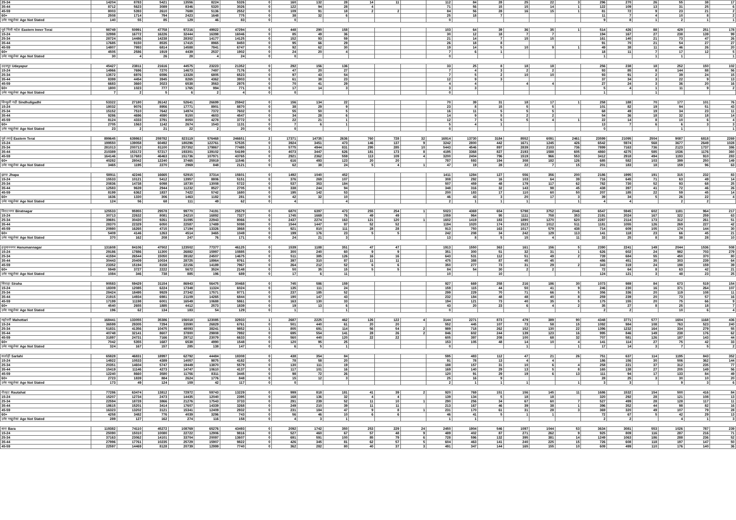| 25-34 | 14204 | 8783 | 5421 | 13556 | 8224 | 5326 | 0 | 160 | 132 | 28 | 14 | 11 | | 112 | 84 | 28 | 25 | 22 | 3 | 296 | 270 | 26 | 55 | 38 | 17 |
| 35-44 | 8712 | 5623 | 3089 | 8346 | 5320 | 3026 | 0 | 122 | 94 | 28 | 4 | | | 71 | 56 | 15 | 15 | 14 | 1 | 122 | 109 | 13 | 31 | 25 | 6 |
| 45-59 | 8003 | 5393 | 2610 | 7688 | 5136 | 2552 | 0 | 109 | 91 | 18 | 2 | 2 | | 84 | 56 | 28 | 16 | 15 | 1 | 81 | 72 | 9 | 23 | 21 | 2 |
| 60+ | 2508 | 1714 | 794 | 2423 | 1648 | 775 | 0 | 38 | 32 | 6 | | | | 25 | 18 | 7 | | | | 11 | 7 | 4 | 10 | 8 | 2 |
| उमेर नखुलेका Age Not Stated | 140 | 55 | 85 | 129 | 46 | 83 | 0 | 0 | | | | | | 0 | | | | | | 9 | 8 | 1 | 2 | 1 | 1 |
| पूर्व भित्री मदेश Eastern Inner Terai | 98749 | 50991 | 47758 | 97216 | 49922 | 47294 | 0 | 448 | 290 | 158 | | | | 103 | 64 | 39 | 36 | 35 | 1 | 514 | 426 | 88 | 429 | 251 | 178 |
| 15-24 | 32998 | 16772 | 16226 | 32444 | 16398 | 16046 | 0 | 85 | 49 | 36 | | | | 30 | 12 | 18 | 7 | 7 | | 194 | 167 | 27 | 238 | 139 | 99 |
| 25-34 | 28724 | 14486 | 14238 | 28302 | 14177 | 14125 | 0 | 152 | 93 | 59 | | | | 21 | 14 | 7 | 15 | 15 | | 161 | 140 | 21 | 73 | 47 | 26 |
| 35-44 | 17685 | 9150 | 8535 | 17415 | 8965 | 8450 | 0 | 95 | 66 | 29 | | | | 26 | 18 | 8 | | | | 91 | 70 | 21 | 54 | 27 | 27 |
| 45-59 | 14807 | 7993 | 6814 | 14588 | 7841 | 6747 | 0 | 92 | 62 | 30 | | | | 19 | 14 | 5 | 10 | 9 | 1 | 49 | 38 | 11 | 46 | 26 | 20 |
| 60+ | 4505 | 2586 | 1919 | 4439 | 2537 | 1902 | 0 | 24 | 20 | 4 | | | | 7 | 6 | 1 | | | | 18 | 11 | 7 | 17 | 12 | 5 |
| उमेर नखुलेका Age Not Stated | 30 | 4 | 26 | 28 | 4 | 24 | 0 | 0 | | | | | | 0 | | | | | | 1 | | 1 | 1 | | 1 |
| उदयपुर Udayapur | 45427 | 23811 | 21616 | 44575 | 23223 | 21352 | 0 | 292 | 156 | 136 | | | | 33 | 25 | 8 | 18 | 18 | | 256 | 238 | 18 | 252 | 150 | 102 |
| 15-24 | 14966 | 7696 | 7270 | 14673 | 7497 | 7176 | 0 | 47 | 20 | 27 | | | | 7 | 4 | 3 | 2 | 2 | | 93 | 85 | 8 | 144 | 88 | 56 |
| 25-34 | 13572 | 6976 | 6596 | 13328 | 6805 | 6523 | 0 | 97 | 43 | 54 | | | | 7 | 5 | 2 | 10 | 10 | | 93 | 91 | 2 | 39 | 24 | 15 |
| 35-44 | 8399 | 4454 | 3945 | 8265 | 4362 | 3903 | 0 | 61 | 38 | 23 | | | | 12 | 9 | 3 | | | | 37 | 34 | 3 | 22 | 9 | 13 |
| 45-59 | 6683 | 3660 | 3023 | 6538 | 3563 | 2975 | 0 | 70 | 41 | 29 | | | | 4 | 4 | | 4 | 4 | | 27 | 24 | 3 | 36 | 20 | 16 |
| 60+ | 1800 | 1023 | 777 | 1765 | 994 | 771 | 0 | 17 | 14 | 3 | | | | 3 | 3 | | | | | 5 | 4 | 1 | 11 | 9 | 2 |
| उमेर नखुलेका Age Not Stated | 7 | 2 | 5 | 6 | 2 | 4 | 0 | 0 | | | | | | 0 | | | | | | 1 | | 1 | | | |
| सिन्धुली गढी Sindhuligadhi | 53322 | 27180 | 26142 | 52641 | 26699 | 25942 | 0 | 156 | 134 | 22 | | | | 70 | 39 | 31 | 18 | 17 | 1 | 258 | 188 | 70 | 177 | 101 | 76 |
| 15-24 | 18032 | 9076 | 8956 | 17771 | 8901 | 8870 | 0 | 38 | 29 | 9 | | | | 23 | 8 | 15 | 5 | 5 | | 101 | 82 | 19 | 94 | 51 | 43 |
| 25-34 | 15152 | 7510 | 7642 | 14974 | 7372 | 7602 | 0 | 55 | 50 | 5 | | | | 16 | 11 | 5 | 5 | 5 | | 68 | 49 | 19 | 34 | 23 | 11 |
| 35-44 | 9286 | 4696 | 4590 | 9150 | 4603 | 4547 | 0 | 34 | 28 | 6 | | | | 14 | 9 | 5 | 2 | 2 | | 54 | 36 | 18 | 32 | 18 | 14 |
| 45-59 | 8124 | 4333 | 3791 | 8050 | 4278 | 3772 | 0 | 22 | 21 | 1 | | | | 12 | 7 | 5 | 5 | 4 | 1 | 22 | 14 | 8 | 10 | 6 | 4 |
| 60+ | 2705 | 1563 | 1142 | 2674 | 1543 | 1131 | 0 | 7 | 6 | 1 | | | | 5 | 4 | 1 | | | | 13 | 7 | 6 | 6 | 3 | 3 |
| उमेर नखुलेका Age Not Stated | 23 | 2 | 21 | 22 | 2 | 20 | 0 | 0 | | | | | | 0 | | | | | | 0 | | | 1 | | 1 |
| पूर्व तराई Eastern Terai | 899645 | 639863 | 259782 | 823119 | 576468 | 246651 | 2 | 17371 | 14735 | 2636 | 760 | 728 | 32 | 16914 | 13730 | 3184 | 8552 | 6091 | 2461 | 23599 | 21095 | 2504 | 9087 | 6818 | 2269 |
| 15-24 | 199550 | 139058 | 60492 | 180296 | 122761 | 57535 | 0 | 3924 | 3451 | 473 | 146 | 137 | 9 | 3242 | 2800 | 442 | 1671 | 1245 | 426 | 6542 | 5974 | 568 | 3677 | 2649 | 1028 |
| 25-34 | 281013 | 200713 | 81100 | 257352 | 179867 | 77485 | 1 | 5775 | 4944 | 831 | 295 | 285 | 10 | 5443 | 4546 | 897 | 2839 | 2103 | 736 | 7899 | 7163 | 736 | 2123 | 1737 | 386 |
| 35-44 | 210389 | 153172 | 57217 | 193301 | 139102 | 54199 | 0 | 4073 | 3447 | 626 | 181 | 173 | 8 | 4195 | 3368 | 827 | 2193 | 1588 | 605 | 4860 | 4275 | 585 | 1536 | 1176 | 360 |
| 45-59 | 164146 | 117683 | 46463 | 151736 | 107971 | 43765 | 0 | 2921 | 2362 | 559 | 113 | 109 | 4 | 3200 | 2404 | 796 | 1519 | 966 | 553 | 3412 | 2918 | 494 | 1193 | 910 | 283 |
| 60+ | 40282 | 28042 | 12240 | 37465 | 25919 | 11546 | 0 | 616 | 493 | 123 | 20 | 20 | | 787 | 593 | 194 | 308 | 182 | 126 | 685 | 582 | 103 | 399 | 250 | 149 |
| उमेर नखुलेका Age Not Stated | 3465 | 1195 | 2270 | 2969 | 848 | 2121 | 0 | 62 | 38 | 24 | 5 | 4 | 1 | 47 | 19 | 28 | 22 | 7 | 15 | 201 | 183 | 18 | 159 | 96 | 63 |
| झापा Jhapa | 58911 | 42246 | 16665 | 52915 | 37314 | 15601 | 0 | 1492 | 1040 | 452 | | | | 1411 | 1284 | 127 | 556 | 356 | 200 | 2186 | 1995 | 191 | 315 | 232 | 83 |
| 15-24 | 15533 | 10121 | 5412 | 13957 | 8806 | 5151 | 0 | 376 | 269 | 107 | | | | 308 | 292 | 16 | 103 | 64 | 39 | 716 | 645 | 71 | 63 | 49 | 14 |
| 25-34 | 20836 | 14738 | 6098 | 18730 | 13008 | 5722 | 0 | 537 | 353 | 184 | | | | 507 | 459 | 48 | 179 | 117 | 62 | 782 | 730 | 52 | 93 | 68 | 25 |
| 35-44 | 12583 | 9639 | 2944 | 11232 | 8527 | 2705 | 0 | 338 | 244 | 94 | | | | 348 | 316 | 32 | 143 | 98 | 45 | 438 | 397 | 41 | 72 | 46 | 26 |
| 45-59 | 8199 | 6362 | 1837 | 7422 | 5742 | 1680 | 0 | 195 | 142 | 53 | | | | 200 | 183 | 17 | 110 | 60 | 50 | 207 | 185 | 22 | 59 | 45 | 14 |
| 60+ | 1636 | 1330 | 306 | 1463 | 1182 | 281 | 0 | 42 | 32 | 10 | | | | 46 | 43 | 3 | 20 | 17 | 3 | 39 | 34 | 5 | 26 | 22 | 4 |
| उमेर नखुलेका Age Not Stated | 124 | 56 | 68 | 111 | 49 | 62 | 0 | 4 | | 4 | | | | 2 | 1 | 1 | 1 | | 1 | 4 | 4 | | 2 | 2 | |
| विराटनगर Biratnagar | 125533 | 95955 | 29578 | 99770 | 74191 | 25579 | 0 | 6870 | 6397 | 473 | 255 | 254 | 1 | 5023 | 4369 | 654 | 5798 | 3752 | 2046 | 6547 | 5945 | 602 | 1181 | 964 | 217 |
| 15-24 | 30713 | 22632 | 8081 | 24210 | 16892 | 7327 | 0 | 1745 | 1669 | 76 | 49 | 49 | | 1059 | 964 | 95 | 1111 | 758 | 353 | 2191 | 2024 | 167 | 322 | 259 | 63 |
| 25-34 | 39691 | 30430 | 9261 | 31095 | 22943 | 8066 | 0 | 2437 | 2274 | 163 | 121 | 120 | 1 | 1602 | 1419 | 183 | 1890 | 1270 | 620 | 2287 | 2114 | 173 | 312 | 261 | 51 |
| 35-44 | 28370 | 22329 | 6050 | 22587 | 17489 | 5098 | 0 | 1544 | 1447 | 97 | 52 | 52 | | 1194 | 1020 | 174 | 1523 | 1012 | 511 | 1181 | 1055 | 126 | 269 | 227 | 42 |
| 45-59 | 20980 | 16265 | 4715 | 17194 | 13326 | 3868 | 0 | 921 | 810 | 111 | 28 | 28 | | 913 | 750 | 163 | 1017 | 579 | 438 | 714 | 609 | 105 | 174 | 144 | 30 |
| 60+ | 5409 | 4146 | 1263 | 4514 | 3465 | 1049 | 0 | 199 | 176 | 23 | 5 | 5 | | 242 | 208 | 34 | 242 | 129 | 113 | 141 | 118 | 23 | 66 | 45 | 21 |
| उमेर नखुलेका Age Not Stated | 370 | 162 | 208 | 247 | 76 | 171 | 0 | 24 | 21 | 3 | | | | 13 | 8 | 5 | 15 | 4 | 11 | 33 | 25 | 8 | 38 | 28 | 10 |
| हनुमाननगर Hanumannagar | 131608 | 84106 | 47502 | 123502 | 77377 | 46125 | 0 | 1539 | 1188 | 351 | 47 | 47 | | 1913 | 1550 | 363 | 161 | 156 | 5 | 2390 | 2241 | 149 | 2044 | 1536 | 508 |
| 15-24 | 29186 | 17886 | 11300 | 26882 | 15997 | 10885 | 0 | 300 | 240 | 60 | 9 | 9 | | 351 | 300 | 51 | 32 | 31 | 1 | 626 | 602 | 24 | 982 | 703 | 279 |
| 25-34 | 41594 | 26544 | 15050 | 39182 | 24507 | 14675 | 0 | 511 | 385 | 126 | 16 | 16 | | 643 | 531 | 112 | 51 | 49 | 2 | 739 | 684 | 55 | 450 | 370 | 80 |
| 35-44 | 30443 | 20409 | 10034 | 28725 | 18964 | 9761 | 0 | 397 | 310 | 87 | 11 | 11 | | 475 | 388 | 87 | 45 | 45 | | 486 | 451 | 35 | 303 | 239 | 64 |
| 45-59 | 23352 | 15194 | 8158 | 22156 | 14189 | 7967 | 0 | 264 | 212 | 52 | 6 | 6 | | 350 | 277 | 73 | 31 | 29 | 2 | 343 | 319 | 24 | 198 | 159 | 39 |
| 60+ | 5949 | 3727 | 2222 | 5672 | 3524 | 2148 | 0 | 50 | 35 | 15 | 5 | 5 | | 84 | 54 | 30 | 2 | 2 | | 72 | 64 | 8 | 63 | 42 | 21 |
| उमेर नखुलेका Age Not Stated | 1084 | 346 | 738 | 885 | 196 | 689 | 0 | 17 | 6 | 11 | | | | 10 | | 10 | | | | 124 | 121 | 3 | 48 | 23 | 25 |
| सिराहा Siraha | 90583 | 59429 | 31154 | 86943 | 56475 | 30468 | 0 | 745 | 586 | 159 | | | | 927 | 669 | 258 | 216 | 186 | 30 | 1073 | 989 | 84 | 673 | 519 | 154 |
| 15-24 | 18309 | 12085 | 6224 | 17348 | 11324 | 6024 | 0 | 135 | 111 | 24 | | | | 159 | 115 | 44 | 50 | 41 | 9 | 246 | 230 | 16 | 371 | 264 | 107 |
| 25-34 | 28424 | 18495 | 9929 | 27342 | 17571 | 9771 | 0 | 237 | 185 | 52 | | | | 299 | 229 | 70 | 71 | 66 | 5 | 356 | 336 | 20 | 119 | 108 | 11 |
| 35-44 | 21915 | 14934 | 6981 | 21109 | 14265 | 6844 | 0 | 190 | 147 | 43 | | | | 232 | 184 | 48 | 48 | 40 | 8 | 259 | 239 | 20 | 73 | 57 | 16 |
| 45-59 | 17199 | 11198 | 6001 | 16549 | 10688 | 5861 | 0 | 163 | 130 | 33 | | | | 194 | 121 | 73 | 40 | 35 | 5 | 175 | 155 | 20 | 75 | 66 | 9 |
| 60+ | 4540 | 2655 | 1885 | 4412 | 2573 | 1839 | 0 | 19 | 13 | 6 | | | | 43 | 20 | 23 | 6 | 4 | 2 | 35 | 27 | 8 | 25 | 18 | 7 |
| उमेर नखुलेका Age Not Stated | 196 | 62 | 134 | 183 | 54 | 129 | 0 | 1 | | 1 | | | | 0 | | | | | | 2 | 2 | | 10 | 6 | 4 |
| महोत्तरी Mahottari | 168441 | 133055 | 35386 | 156018 | 123085 | 32933 | 1 | 2687 | 2225 | 462 | 126 | 122 | 4 | 3144 | 2271 | 873 | 479 | 389 | 90 | 4348 | 3771 | 577 | 1604 | 1168 | 436 |
| 15-24 | 36599 | 29305 | 7294 | 33590 | 26829 | 6761 | 0 | 501 | 440 | 61 | 20 | 20 | | 552 | 445 | 107 | 73 | 58 | 15 | 1092 | 984 | 108 | 763 | 523 | 240 |
| 25-34 | 51831 | 41356 | 10475 | 48093 | 38241 | 9852 | 1 | 805 | 691 | 114 | 56 | 54 | 2 | 989 | 718 | 262 | 152 | 130 | 22 | 1396 | 1232 | 164 | 334 | 279 | 55 |
| 35-44 | 40748 | 32141 | 8607 | 37800 | 29808 | 7992 | 0 | 695 | 554 | 141 | 28 | 26 | 2 | 846 | 602 | 244 | 139 | 123 | 16 | 995 | 846 | 149 | 238 | 176 | 62 |
| 45-59 | 31897 | 24731 | 7166 | 29712 | 23079 | 6633 | 0 | 560 | 440 | 120 | 22 | 22 | | 605 | 397 | 208 | 100 | 68 | 32 | 707 | 581 | 126 | 187 | 143 | 44 |
| 60+ | 7042 | 5355 | 1687 | 6538 | 4990 | 1548 | 0 | 120 | 95 | 25 | | | | 153 | 105 | 48 | 14 | 10 | 4 | 141 | 114 | 27 | 75 | 42 | 33 |
| उमेर नखुलेका Age Not Stated | 324 | 167 | 157 | 285 | 138 | 147 | 0 | 6 | 5 | 1 | | | | 0 | | | 1 | | 1 | 17 | 14 | 3 | 7 | 5 | 2 |
| सर्लाही Sarlahi | 65828 | 46831 | 18997 | 62792 | 44484 | 18308 | 0 | 438 | 354 | 84 | | | | 595 | 483 | 112 | 47 | 21 | 26 | 751 | 637 | 114 | 1195 | 843 | 352 |
| 15-24 | 14922 | 10533 | 4389 | 14057 | 9875 | 4182 | 0 | 78 | 58 | 20 | | | | 91 | 78 | 13 | 4 | 4 | | 186 | 156 | 30 | 506 | 362 | 144 |
| 25-34 | 20351 | 14604 | 5747 | 19449 | 13870 | 5579 | 0 | 130 | 111 | 19 | | | | 188 | 157 | 31 | 10 | 6 | 4 | 258 | 221 | 37 | 312 | 235 | 77 |
| 35-44 | 15419 | 11146 | 4273 | 14747 | 10610 | 4137 | 0 | 117 | 101 | 16 | | | | 169 | 140 | 29 | 13 | 5 | 8 | 165 | 138 | 27 | 205 | 149 | 56 |
| 45-59 | 12240 | 8660 | 3580 | 11756 | 8311 | 3445 | 0 | 98 | 72 | 26 | | | | 120 | 91 | 29 | 19 | 6 | 13 | 111 | 94 | 17 | 133 | 84 | 49 |
| 60+ | 2723 | 1839 | 884 | 2624 | 1776 | 848 | 0 | 15 | 12 | 3 | | | | 25 | 16 | 9 | | | | 28 | 25 | 3 | 30 | 10 | 20 |
| उमेर नखुलेका Age Not Stated | 173 | 49 | 124 | 159 | 42 | 117 | 0 | 0 | | | | | | 2 | 1 | 1 | 1 | | 1 | 3 | 3 | | 9 | 3 | 6 |
| रौतहट Rautahat | 77286 | 63474 | 13812 | 72972 | 59743 | 13229 | 0 | 999 | 818 | 181 | 41 | 39 | 2 | 920 | 769 | 151 | 156 | 145 | 11 | 1686 | 1532 | 154 | 500 | 416 | 84 |
| 15-24 | 15207 | 12734 | 2473 | 14435 | 12040 | 2395 | 0 | 168 | 136 | 32 | 4 | 4 | | 139 | 134 | 5 | 18 | 18 | | 320 | 292 | 28 | 121 | 108 | 13 |
| 25-34 | 22594 | 18728 | 3866 | 21276 | 17543 | 3733 | 0 | 291 | 239 | 52 | 11 | 10 | 1 | 290 | 256 | 34 | 67 | 60 | 7 | 527 | 499 | 28 | 128 | 117 | 11 |
| 35-44 | 18615 | 15201 | 3414 | 17607 | 14339 | 3268 | 0 | 249 | 210 | 39 | 11 | 11 | | 213 | 167 | 46 | 39 | 38 | 1 | 396 | 352 | 44 | 98 | 82 | 16 |
| 45-59 | 16323 | 13202 | 3121 | 15341 | 12409 | 2932 | 0 | 231 | 184 | 47 | 9 | 8 | 1 | 231 | 170 | 61 | 31 | 28 | 3 | 369 | 320 | 49 | 107 | 79 | 28 |
| 60+ | 4258 | 3482 | 776 | 4039 | 3296 | 743 | 0 | 56 | 46 | 10 | 6 | 6 | | 46 | 41 | 5 | 1 | 1 | | 72 | 67 | 5 | 42 | 29 | 13 |
| उमेर नखुलेका Age Not Stated | 289 | 127 | 162 | 274 | 116 | 158 | 0 | 4 | 3 | 1 | | | | 1 | 1 | | | | | 2 | 2 | | 4 | 1 | 3 |
| बारा Bara | 119382 | 74110 | 45272 | 108769 | 65276 | 43493 | 0 | 2092 | 1742 | 350 | 253 | 229 | 24 | 2450 | 1904 | 546 | 1097 | 1044 | 53 | 3634 | 3081 | 553 | 1026 | 787 | 239 |
| 15-24 | 25090 | 15010 | 10080 | 22722 | 12906 | 9816 | 0 | 527 | 460 | 67 | 57 | 48 | 9 | 489 | 402 | 87 | 271 | 262 | 9 | 925 | 809 | 116 | 287 | 216 | 71 |
| 25-34 | 37163 | 23062 | 14101 | 33704 | 20097 | 13607 | 0 | 691 | 591 | 100 | 85 | 79 | 6 | 728 | 596 | 132 | 395 | 381 | 14 | 1249 | 1063 | 186 | 288 | 236 | 52 |
| 35-44 | 27996 | 17761 | 10235 | 25729 | 15907 | 9822 | 0 | 426 | 345 | 81 | 62 | 57 | 5 | 604 | 463 | 141 | 240 | 225 | 15 | 726 | 608 | 118 | 197 | 147 | 50 |
| 45-59 | 22597 | 14469 | 8128 | 20739 | 12999 | 7740 | 0 | 362 | 282 | 80 | 40 | 37 | 3 | 491 | 347 | 144 | 165 | 155 | 10 | 609 | 499 | 110 | 176 | 140 | 36 |